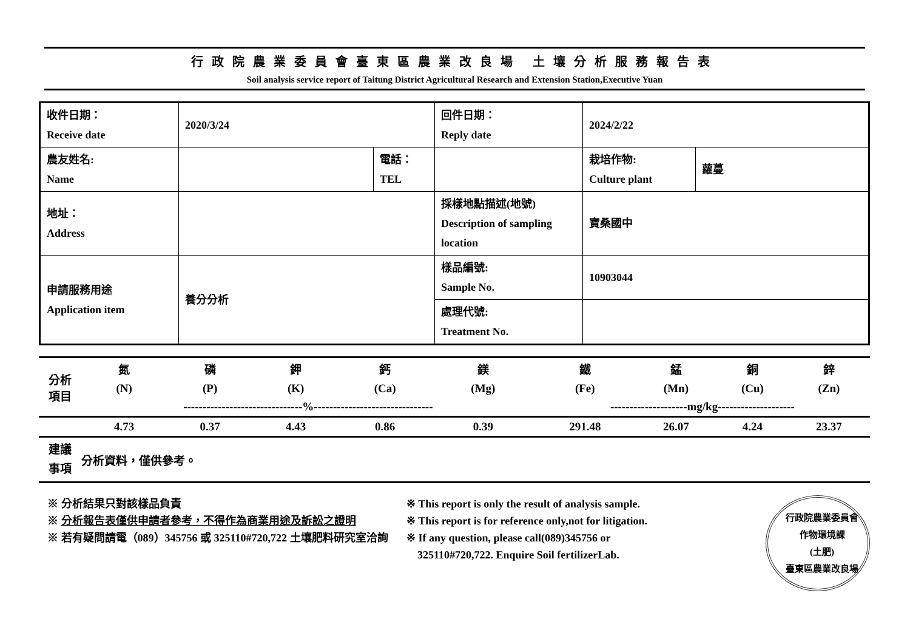行政院農業委員會臺東區農業改良場 土壤分析服務報告表
Soil analysis service report of Taitung District Agricultural Research and Extension Station,Executive Yuan
| 收件日期： Receive date | 2020/3/24 | | 回件日期： Reply date | 2024/2/22 | |
| 農友姓名: Name | | 電話： TEL | | 栽培作物: Culture plant | 蘿蔓 |
| 地址： Address | | | 採樣地點描述(地號) Description of sampling location | 寶桑國中 | |
| 申請服務用途 Application item | 養分分析 | | 樣品編號: Sample No. | 10903044 | |
| | | | 處理代號: Treatment No. | | |
| 分析 項目 | 氮 | 磷 | 鉀 | 鈣 | 鎂 | 鐵 | 錳 | 銅 | 鋅 |
| | (N) | (P) | (K) | (Ca) | (Mg) | (Fe) | (Mn) | (Cu) | (Zn) |
| | -------------------------------%------------------------------- | | | | | --------------------mg/kg-------------------- | | | |
| | 4.73 | 0.37 | 4.43 | 0.86 | 0.39 | 291.48 | 26.07 | 4.24 | 23.37 |
| 建議 事項 | 分析資料，僅供參考。 | | | | | | | | |
※ 分析結果只對該樣品負責
※ 分析報告表僅供申請者參考，不得作為商業用途及訴訟之證明
※ 若有疑問請電（089）345756 或 325110#720,722 土壤肥料研究室洽詢
※ This report is only the result of analysis sample.
※ This report is for reference only,not for litigation.
※ If any question, please call(089)345756 or
325110#720,722. Enquire Soil fertilizerLab.
行政院農業委員會
作物環境課
(土肥)
臺東區農業改良場